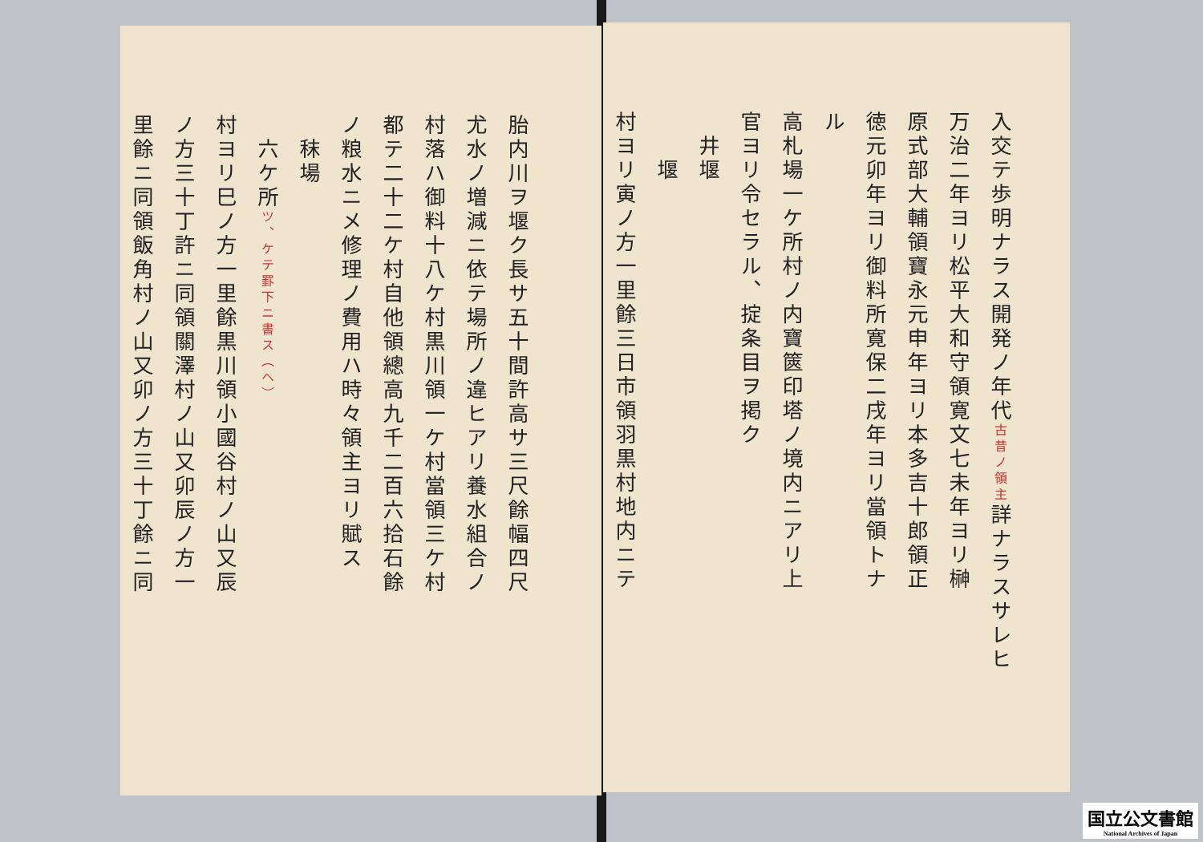入交テ歩明ナラス開発ノ年代古昔ノ領主詳ナラスサレヒ
万治二年ヨリ松平大和守領寛文七未年ヨリ榊
原式部大輔領寶永元申年ヨリ本多吉十郎領正
徳元卯年ヨリ御料所寛保二戌年ヨリ當領トナ
ル
高札場一ケ所村ノ内寶篋印塔ノ境内ニアリ上
官ヨリ令セラル、掟条目ヲ掲ク
　井堰
　　堰
村ヨリ寅ノ方一里餘三日市領羽黒村地内ニテ
胎内川ヲ堰ク長サ五十間許高サ三尺餘幅四尺
尤水ノ増減ニ依テ場所ノ違ヒアリ養水組合ノ
村落ハ御料十八ケ村黒川領一ケ村當領三ケ村
都テ二十二ケ村自他領總高九千二百六拾石餘
ノ粮水ニメ修理ノ費用ハ時々領主ヨリ賦ス
　秣場
　六ケ所ツ、ケテ罫下ニ書ス（ヘ）
村ヨリ巳ノ方一里餘黒川領小國谷村ノ山又辰
ノ方三十丁許ニ同領關澤村ノ山又卯辰ノ方一
里餘ニ同領飯角村ノ山又卯ノ方三十丁餘ニ同
国立公文書館
National Archives of Japan